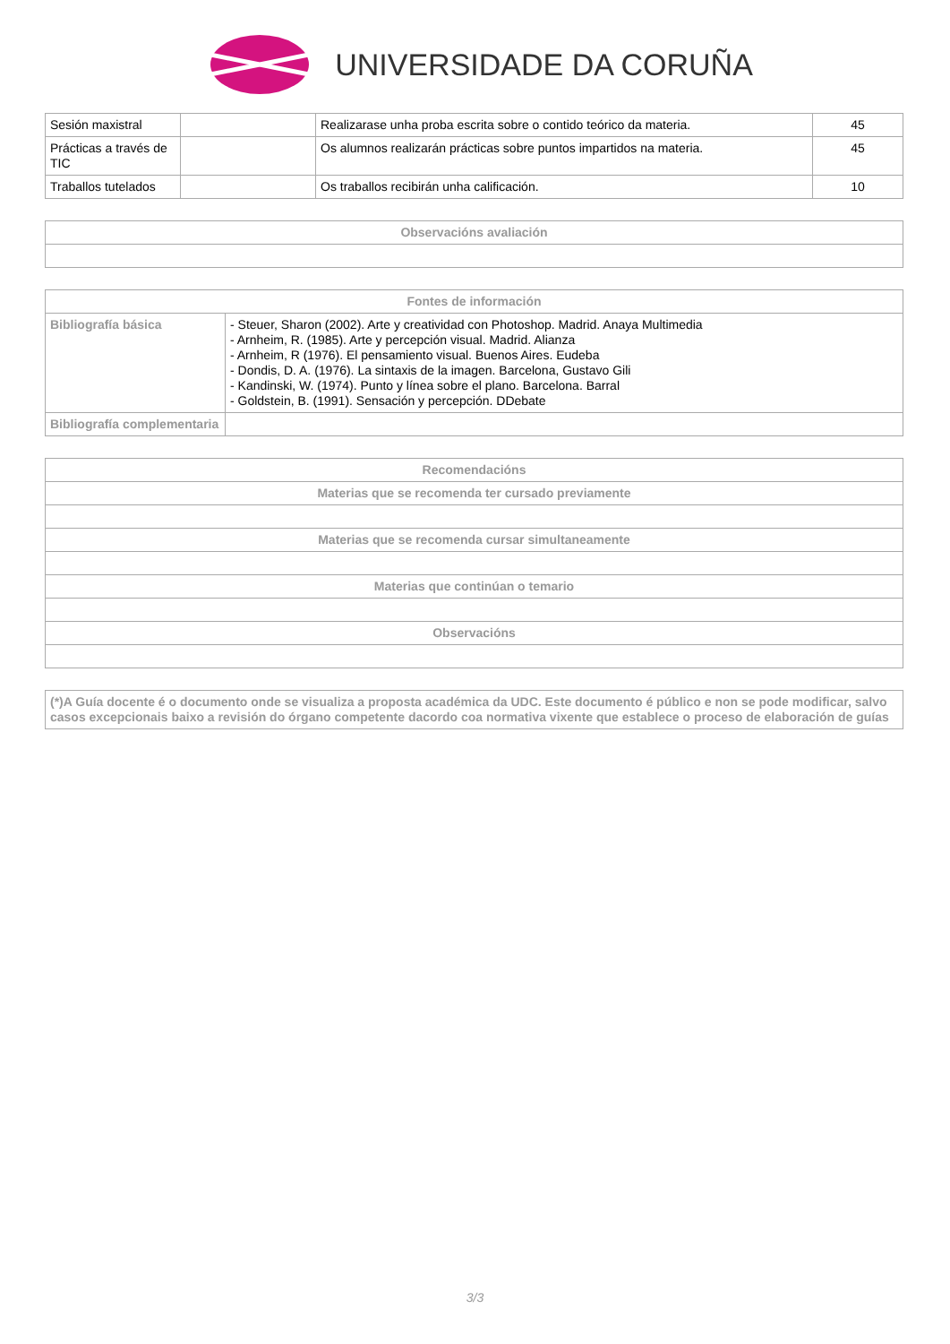UNIVERSIDADE DA CORUÑA
| Sesión maxistral | | Realizarase unha proba escrita sobre o contido teórico da materia. | 45 |
| Prácticas a través de TIC | | Os alumnos realizarán prácticas sobre puntos impartidos na materia. | 45 |
| Traballos tutelados | | Os traballos recibirán unha calificación. | 10 |
| Observacións avaliación |
| --- |
| Fontes de información | |
| --- | --- |
| Bibliografía básica | - Steuer, Sharon (2002). Arte y creatividad con Photoshop. Madrid. Anaya Multimedia - Arnheim, R. (1985). Arte y percepción visual. Madrid. Alianza - Arnheim, R (1976). El pensamiento visual. Buenos Aires. Eudeba - Dondis, D. A. (1976). La sintaxis de la imagen. Barcelona, Gustavo Gili - Kandinski, W. (1974). Punto y línea sobre el plano. Barcelona. Barral - Goldstein, B. (1991). Sensación y percepción. DDebate |
| Bibliografía complementaria | |
| Recomendacións |
| --- |
| Materias que se recomenda ter cursado previamente |
| Materias que se recomenda cursar simultaneamente |
| Materias que continúan o temario |
| Observacións |
| (*)A Guía docente é o documento onde se visualiza a proposta académica da UDC. Este documento é público e non se pode modificar, salvo casos excepcionais baixo a revisión do órgano competente dacordo coa normativa vixente que establece o proceso de elaboración de guías |
3/3